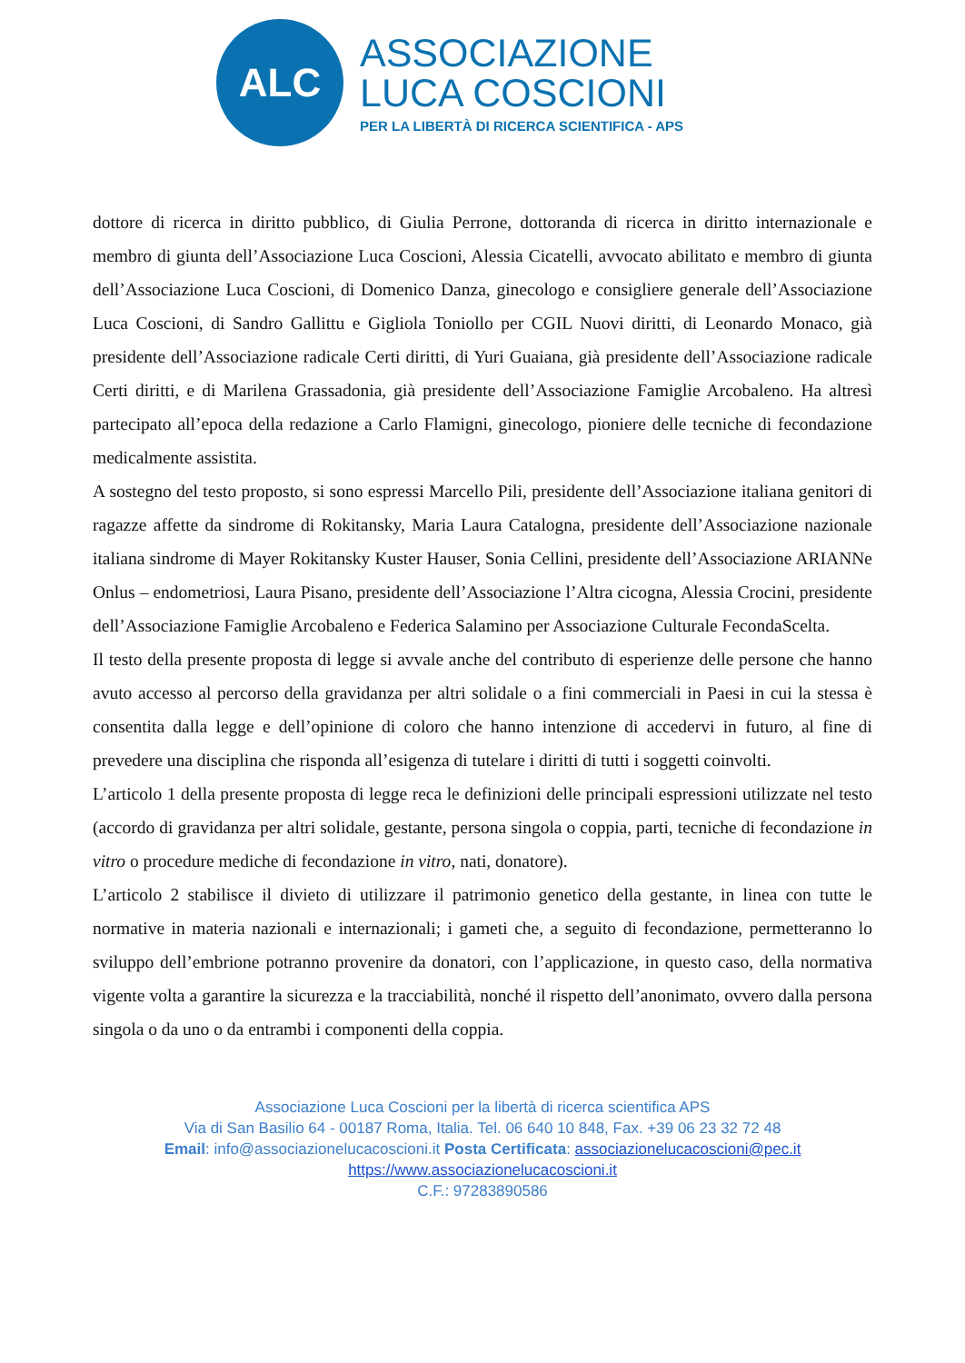ALC
ASSOCIAZIONE
LUCA COSCIONI
PER LA LIBERTÀ DI RICERCA SCIENTIFICA - APS
dottore di ricerca in diritto pubblico, di Giulia Perrone, dottoranda di ricerca in diritto internazionale e membro di giunta dell’Associazione Luca Coscioni, Alessia Cicatelli, avvocato abilitato e membro di giunta dell’Associazione Luca Coscioni, di Domenico Danza, ginecologo e consigliere generale dell’Associazione Luca Coscioni, di Sandro Gallittu e Gigliola Toniollo per CGIL Nuovi diritti, di Leonardo Monaco, già presidente dell’Associazione radicale Certi diritti, di Yuri Guaiana, già presidente dell’Associazione radicale Certi diritti, e di Marilena Grassadonia, già presidente dell’Associazione Famiglie Arcobaleno. Ha altresì partecipato all’epoca della redazione a Carlo Flamigni, ginecologo, pioniere delle tecniche di fecondazione medicalmente assistita.
A sostegno del testo proposto, si sono espressi Marcello Pili, presidente dell’Associazione italiana genitori di ragazze affette da sindrome di Rokitansky, Maria Laura Catalogna, presidente dell’Associazione nazionale italiana sindrome di Mayer Rokitansky Kuster Hauser, Sonia Cellini, presidente dell’Associazione ARIANNe Onlus – endometriosi, Laura Pisano, presidente dell’Associazione l’Altra cicogna, Alessia Crocini, presidente dell’Associazione Famiglie Arcobaleno e Federica Salamino per Associazione Culturale FecondaScelta.
Il testo della presente proposta di legge si avvale anche del contributo di esperienze delle persone che hanno avuto accesso al percorso della gravidanza per altri solidale o a fini commerciali in Paesi in cui la stessa è consentita dalla legge e dell’opinione di coloro che hanno intenzione di accedervi in futuro, al fine di prevedere una disciplina che risponda all’esigenza di tutelare i diritti di tutti i soggetti coinvolti.
L’articolo 1 della presente proposta di legge reca le definizioni delle principali espressioni utilizzate nel testo (accordo di gravidanza per altri solidale, gestante, persona singola o coppia, parti, tecniche di fecondazione in vitro o procedure mediche di fecondazione in vitro, nati, donatore).
L’articolo 2 stabilisce il divieto di utilizzare il patrimonio genetico della gestante, in linea con tutte le normative in materia nazionali e internazionali; i gameti che, a seguito di fecondazione, permetteranno lo sviluppo dell’embrione potranno provenire da donatori, con l’applicazione, in questo caso, della normativa vigente volta a garantire la sicurezza e la tracciabilità, nonché il rispetto dell’anonimato, ovvero dalla persona singola o da uno o da entrambi i componenti della coppia.
Associazione Luca Coscioni per la libertà di ricerca scientifica APS
Via di San Basilio 64 - 00187 Roma, Italia. Tel. 06 640 10 848, Fax. +39 06 23 32 72 48
Email: info@associazionelucacoscioni.it Posta Certificata: associazionelucacoscioni@pec.it
https://www.associazionelucacoscioni.it
C.F.: 97283890586